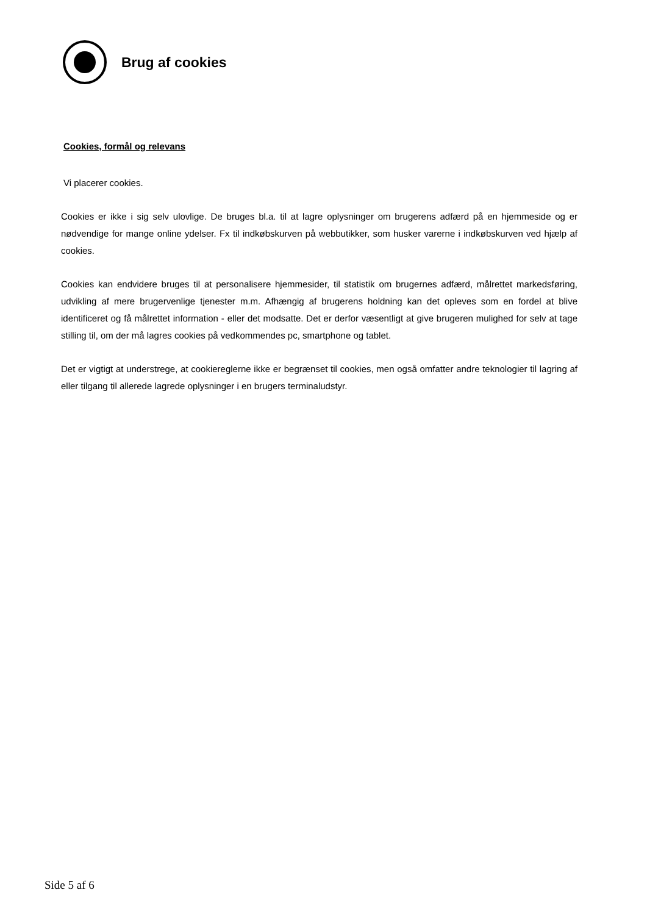Brug af cookies
Cookies, formål og relevans
Vi placerer cookies.
Cookies er ikke i sig selv ulovlige. De bruges bl.a. til at lagre oplysninger om brugerens adfærd på en hjemmeside og er nødvendige for mange online ydelser. Fx til indkøbskurven på webbutikker, som husker varerne i indkøbskurven ved hjælp af cookies.
Cookies kan endvidere bruges til at personalisere hjemmesider, til statistik om brugernes adfærd, målrettet markedsføring, udvikling af mere brugervenlige tjenester m.m. Afhængig af brugerens holdning kan det opleves som en fordel at blive identificeret og få målrettet information - eller det modsatte. Det er derfor væsentligt at give brugeren mulighed for selv at tage stilling til, om der må lagres cookies på vedkommendes pc, smartphone og tablet.
Det er vigtigt at understrege, at cookiereglerne ikke er begrænset til cookies, men også omfatter andre teknologier til lagring af eller tilgang til allerede lagrede oplysninger i en brugers terminaludstyr.
Side 5 af 6